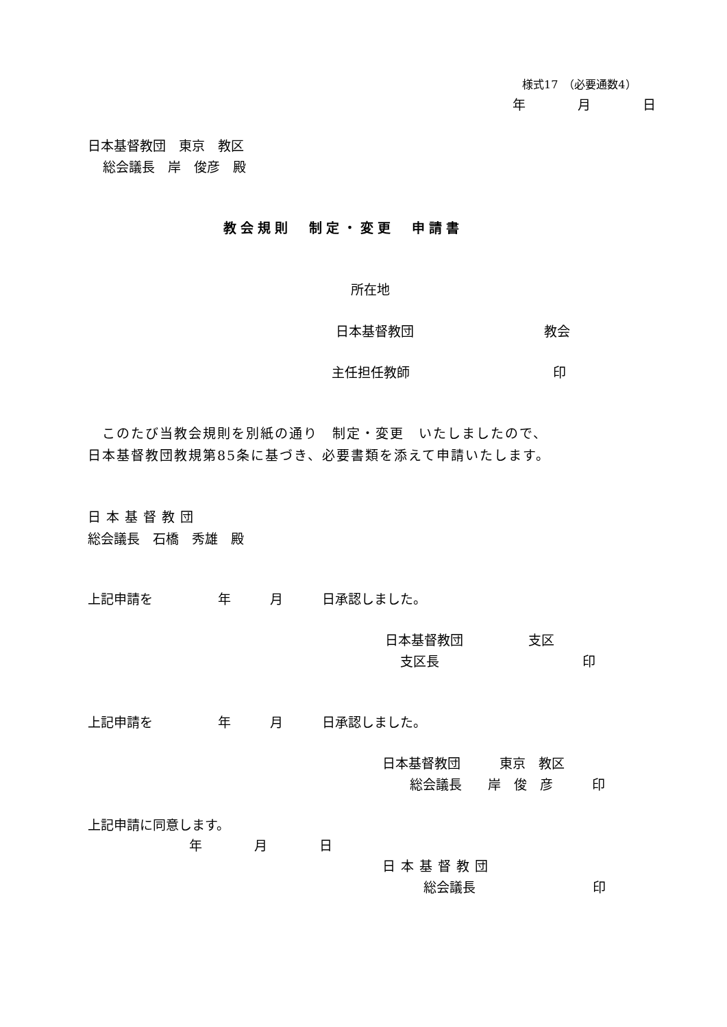様式17　（必要通数4）
年　　　　月　　　　日
日本基督教団　東京　教区
総会議長　岸　俊彦　殿
教会規則　制定・変更　申請書
所在地
日本基督教団　　　　　　　　　　教会
主任担任教師　　　　　　　　　　　印
　このたび当教会規則を別紙の通り　制定・変更　いたしましたので、
日本基督教団教規第85条に基づき、必要書類を添えて申請いたします。
日本基督教団
総会議長　石橋　秀雄　殿
上記申請を　　　　　年　　　月　　　日承認しました。
日本基督教団　　　　　支区
支区長　　　　　　　　　　　印
上記申請を　　　　　年　　　月　　　日承認しました。
日本基督教団　　　東京　教区
総会議長　　岸　俊　彦　　　印
上記申請に同意します。
年　　　　月　　　　日
日本基督教団
総会議長　　　　　　　　　印